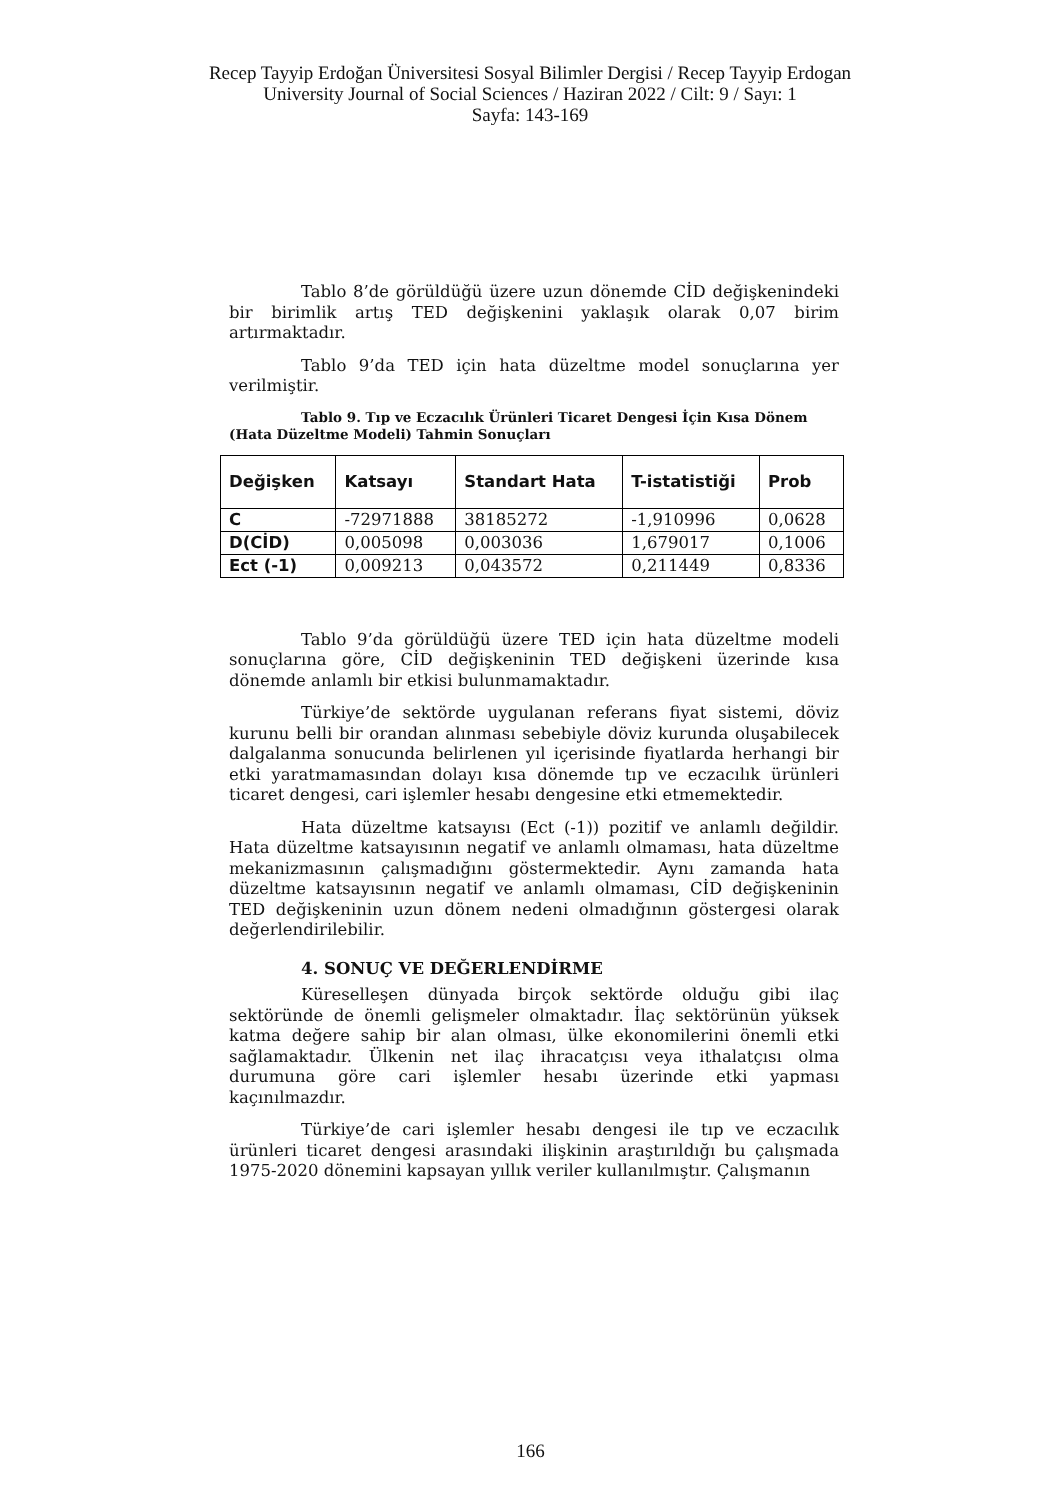Recep Tayyip Erdoğan Üniversitesi Sosyal Bilimler Dergisi / Recep Tayyip Erdogan University Journal of Social Sciences / Haziran 2022 / Cilt: 9 / Sayı: 1
Sayfa: 143-169
Tablo 8’de görüldüğü üzere uzun dönemde CİD değişkenindeki bir birimlik artış TED değişkenini yaklaşık olarak 0,07 birim artırmaktadır.
Tablo 9’da TED için hata düzeltme model sonuçlarına yer verilmiştir.
Tablo 9. Tıp ve Eczacılık Ürünleri Ticaret Dengesi İçin Kısa Dönem (Hata Düzeltme Modeli) Tahmin Sonuçları
| Değişken | Katsayı | Standart Hata | T-istatistiği | Prob |
| --- | --- | --- | --- | --- |
| C | -72971888 | 38185272 | -1,910996 | 0,0628 |
| D(CİD) | 0,005098 | 0,003036 | 1,679017 | 0,1006 |
| Ect (-1) | 0,009213 | 0,043572 | 0,211449 | 0,8336 |
Tablo 9’da görüldüğü üzere TED için hata düzeltme modeli sonuçlarına göre, CİD değişkeninin TED değişkeni üzerinde kısa dönemde anlamlı bir etkisi bulunmamaktadır.
Türkiye’de sektörde uygulanan referans fiyat sistemi, döviz kurunu belli bir orandan alınması sebebiyle döviz kurunda oluşabilecek dalgalanma sonucunda belirlenen yıl içerisinde fiyatlarda herhangi bir etki yaratmamasından dolayı kısa dönemde tıp ve eczacılık ürünleri ticaret dengesi, cari işlemler hesabı dengesine etki etmemektedir.
Hata düzeltme katsayısı (Ect (-1)) pozitif ve anlamlı değildir. Hata düzeltme katsayısının negatif ve anlamlı olmaması, hata düzeltme mekanizmasının çalışmadığını göstermektedir. Aynı zamanda hata düzeltme katsayısının negatif ve anlamlı olmaması, CİD değişkeninin TED değişkeninin uzun dönem nedeni olmadığının göstergesi olarak değerlendirilebilir.
4. SONUÇ VE DEĞERLENDİRME
Küreselleşen dünyada birçok sektörde olduğu gibi ilaç sektöründe de önemli gelişmeler olmaktadır. İlaç sektörünün yüksek katma değere sahip bir alan olması, ülke ekonomilerini önemli etki sağlamaktadır. Ülkenin net ilaç ihracatçısı veya ithalatçısı olma durumuna göre cari işlemler hesabı üzerinde etki yapması kaçınılmazdır.
Türkiye’de cari işlemler hesabı dengesi ile tıp ve eczacılık ürünleri ticaret dengesi arasındaki ilişkinin araştırıldığı bu çalışmada 1975-2020 dönemini kapsayan yıllık veriler kullanılmıştır. Çalışmanın
166